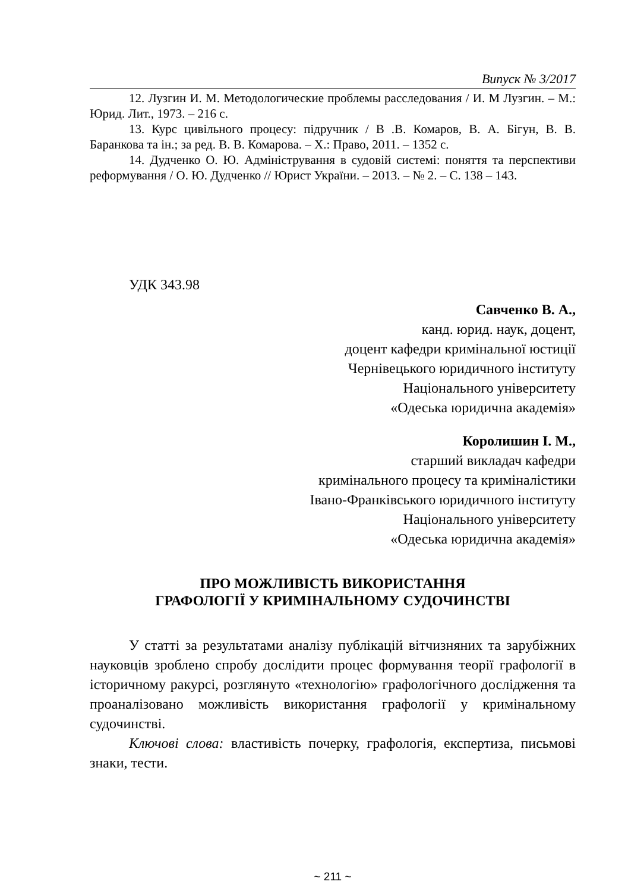Випуск № 3/2017
12. Лузгин И. М. Методологические проблемы расследования / И. М Лузгин. – М.: Юрид. Лит., 1973. – 216 с.
13. Курс цивільного процесу: підручник / В .В. Комаров, В. А. Бігун, В. В. Баранкова та ін.; за ред. В. В. Комарова. – Х.: Право, 2011. – 1352 с.
14. Дудченко О. Ю. Адміністрування в судовій системі: поняття та перспективи реформування / О. Ю. Дудченко // Юрист України. – 2013. – № 2. – С. 138 – 143.
УДК 343.98
Савченко В. А.,
канд. юрид. наук, доцент,
доцент кафедри кримінальної юстиції
Чернівецького юридичного інституту
Національного університету
«Одеська юридична академія»
Королишин І. М.,
старший викладач кафедри
кримінального процесу та криміналістики
Івано-Франківського юридичного інституту
Національного університету
«Одеська юридична академія»
ПРО МОЖЛИВІСТЬ ВИКОРИСТАННЯ
ГРАФОЛОГІЇ У КРИМІНАЛЬНОМУ СУДОЧИНСТВІ
У статті за результатами аналізу публікацій вітчизняних та зарубіжних науковців зроблено спробу дослідити процес формування теорії графології в історичному ракурсі, розглянуто «технологію» графологічного дослідження та проаналізовано можливість використання графології у кримінальному судочинстві.
Ключові слова: властивість почерку, графологія, експертиза, письмові знаки, тести.
~ 211 ~